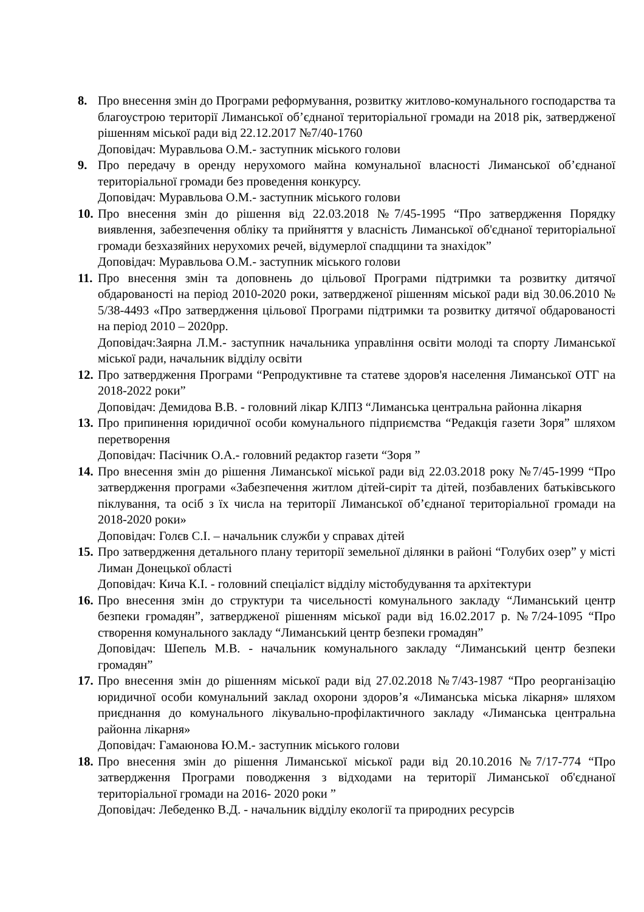8. Про внесення змін до Програми реформування, розвитку житлово-комунального господарства та благоустрою території Лиманської об’єднаної територіальної громади на 2018 рік, затвердженої рішенням міської ради від 22.12.2017 №7/40-1760
Доповідач: Муравльова О.М.- заступник міського голови
9. Про передачу в оренду нерухомого майна комунальної власності Лиманської об’єднаної територіальної громади без проведення конкурсу.
Доповідач: Муравльова О.М.- заступник міського голови
10.
Про внесення змін до рішення від 22.03.2018 №7/45-1995 “Про затвердження Порядку виявлення, забезпечення обліку та прийняття у власність Лиманської об'єднаної територіальної громади безхазяйних нерухомих речей, відумерлої спадщини та знахідок”
Доповідач: Муравльова О.М.- заступник міського голови
11.
Про внесення змін та доповнень до цільової Програми підтримки та розвитку дитячої обдарованості на період 2010-2020 роки, затвердженої рішенням міської ради від 30.06.2010 № 5/38-4493 «Про затвердження цільової Програми підтримки та розвитку дитячої обдарованості на період 2010 – 2020рр.
Доповідач:Заярна Л.М.- заступник начальника управління освіти молоді та спорту Лиманської міської ради, начальник відділу освіти
12.
Про затвердження Програми “Репродуктивне та статеве здоров'я населення Лиманської ОТГ на 2018-2022 роки”
Доповідач: Демидова В.В. - головний лікар КЛПЗ “Лиманська центральна районна лікарня
13.
Про припинення юридичної особи комунального підприємства “Редакція газети Зоря” шляхом перетворення
Доповідач: Пасічник О.А.- головний редактор газети “Зоря ”
14.
Про внесення змін до рішення Лиманської міської ради від 22.03.2018 року №7/45-1999 “Про затвердження програми «Забезпечення житлом дітей-сиріт та дітей, позбавлених батьківського піклування, та осіб з їх числа на території Лиманської об’єднаної територіальної громади на 2018-2020 роки»
Доповідач: Голєв С.І. – начальник служби у справах дітей
15.
Про затвердження детального плану території земельної ділянки в районі “Голубих озер” у місті Лиман Донецької області
Доповідач: Кича К.І. - головний спеціаліст відділу містобудування та архітектури
16.
Про внесення змін до структури та чисельності комунального закладу “Лиманський центр безпеки громадян”, затвердженої рішенням міської ради від 16.02.2017 р. №7/24-1095 “Про створення комунального закладу “Лиманський центр безпеки громадян”
Доповідач: Шепель М.В. - начальник комунального закладу “Лиманський центр безпеки громадян”
17.
Про внесення змін до рішенням міської ради від 27.02.2018 №7/43-1987 “Про реорганізацію юридичної особи комунальний заклад охорони здоров’я «Лиманська міська лікарня» шляхом приєднання до комунального лікувально-профілактичного закладу «Лиманська центральна районна лікарня»
Доповідач: Гамаюнова Ю.М.- заступник міського голови
18.
Про внесення змін до рішення Лиманської міської ради від 20.10.2016 №7/17-774 “Про затвердження Програми поводження з відходами на території Лиманської об'єднаної територіальної громади на 2016- 2020 роки ”
Доповідач: Лебеденко В.Д. - начальник відділу екології та природних ресурсів